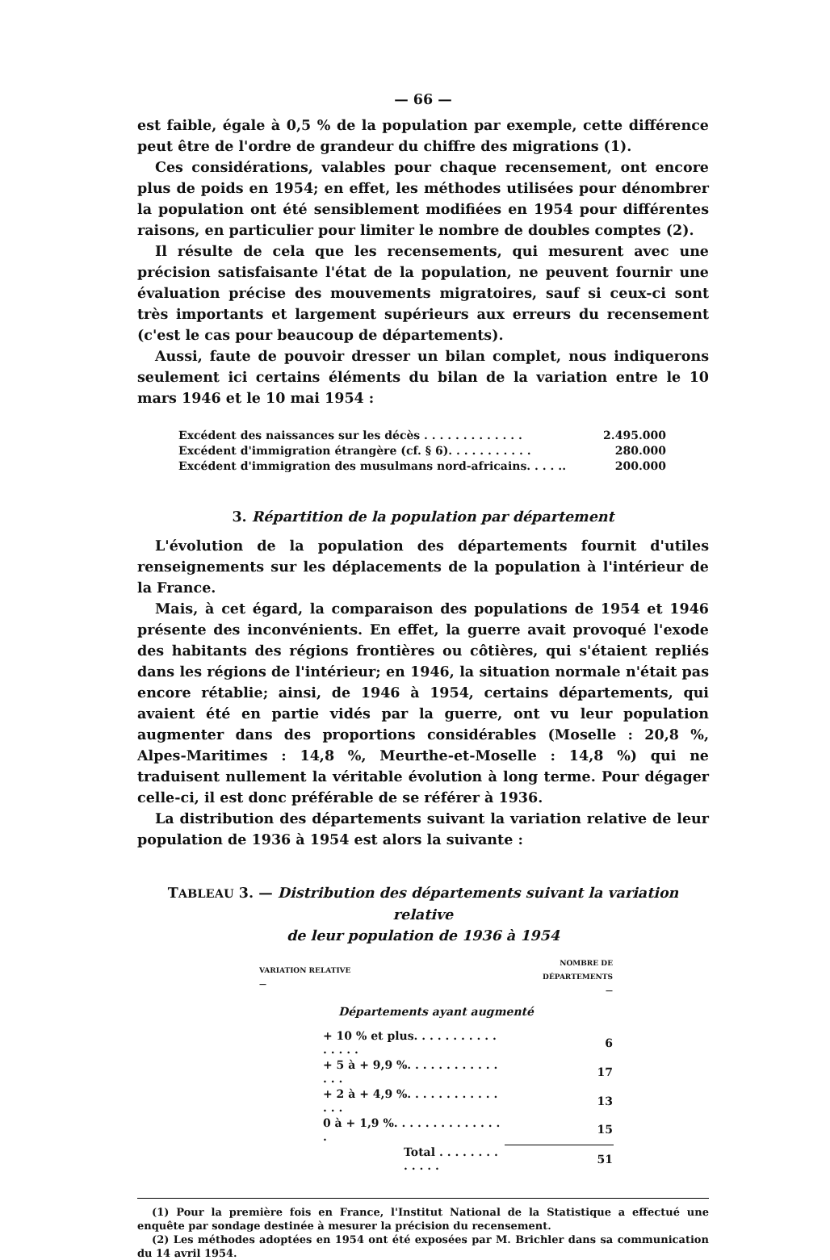— 66 —
est faible, égale à 0,5 % de la population par exemple, cette différence peut être de l'ordre de grandeur du chiffre des migrations (1).
Ces considérations, valables pour chaque recensement, ont encore plus de poids en 1954; en effet, les méthodes utilisées pour dénombrer la population ont été sensiblement modifiées en 1954 pour différentes raisons, en particulier pour limiter le nombre de doubles comptes (2).
Il résulte de cela que les recensements, qui mesurent avec une précision satisfaisante l'état de la population, ne peuvent fournir une évaluation précise des mouvements migratoires, sauf si ceux-ci sont très importants et largement supérieurs aux erreurs du recensement (c'est le cas pour beaucoup de départements).
Aussi, faute de pouvoir dresser un bilan complet, nous indiquerons seulement ici certains éléments du bilan de la variation entre le 10 mars 1946 et le 10 mai 1954 :
| Excédent des naissances sur les décès . . . . . . . . . . . . . | 2.495.000 |
| Excédent d'immigration étrangère (cf. § 6). . . . . . . . . . . | 280.000 |
| Excédent d'immigration des musulmans nord-africains. . . . .. | 200.000 |
3. Répartition de la population par département
L'évolution de la population des départements fournit d'utiles renseignements sur les déplacements de la population à l'intérieur de la France.
Mais, à cet égard, la comparaison des populations de 1954 et 1946 présente des inconvénients. En effet, la guerre avait provoqué l'exode des habitants des régions frontières ou côtières, qui s'étaient repliés dans les régions de l'intérieur; en 1946, la situation normale n'était pas encore rétablie; ainsi, de 1946 à 1954, certains départements, qui avaient été en partie vidés par la guerre, ont vu leur population augmenter dans des proportions considérables (Moselle : 20,8 %, Alpes-Maritimes : 14,8 %, Meurthe-et-Moselle : 14,8 %) qui ne traduisent nullement la véritable évolution à long terme. Pour dégager celle-ci, il est donc préférable de se référer à 1936.
La distribution des départements suivant la variation relative de leur population de 1936 à 1954 est alors la suivante :
TABLEAU 3. — Distribution des départements suivant la variation relative
de leur population de 1936 à 1954
| VARIATION RELATIVE — | NOMBRE DE DÉPARTEMENTS — |
| --- | --- |
| Départements ayant augmenté | |
| + 10 % et plus. . . . . . . . . . . . . . . . | 6 |
| + 5 à + 9,9 %. . . . . . . . . . . . . . . | 17 |
| + 2 à + 4,9 %. . . . . . . . . . . . . . . | 13 |
| 0 à + 1,9 %. . . . . . . . . . . . . . . | 15 |
| Total . . . . . . . . . . . . . | 51 |
(1) Pour la première fois en France, l'Institut National de la Statistique a effectué une enquête par sondage destinée à mesurer la précision du recensement.
(2) Les méthodes adoptées en 1954 ont été exposées par M. Brichler dans sa communication du 14 avril 1954.